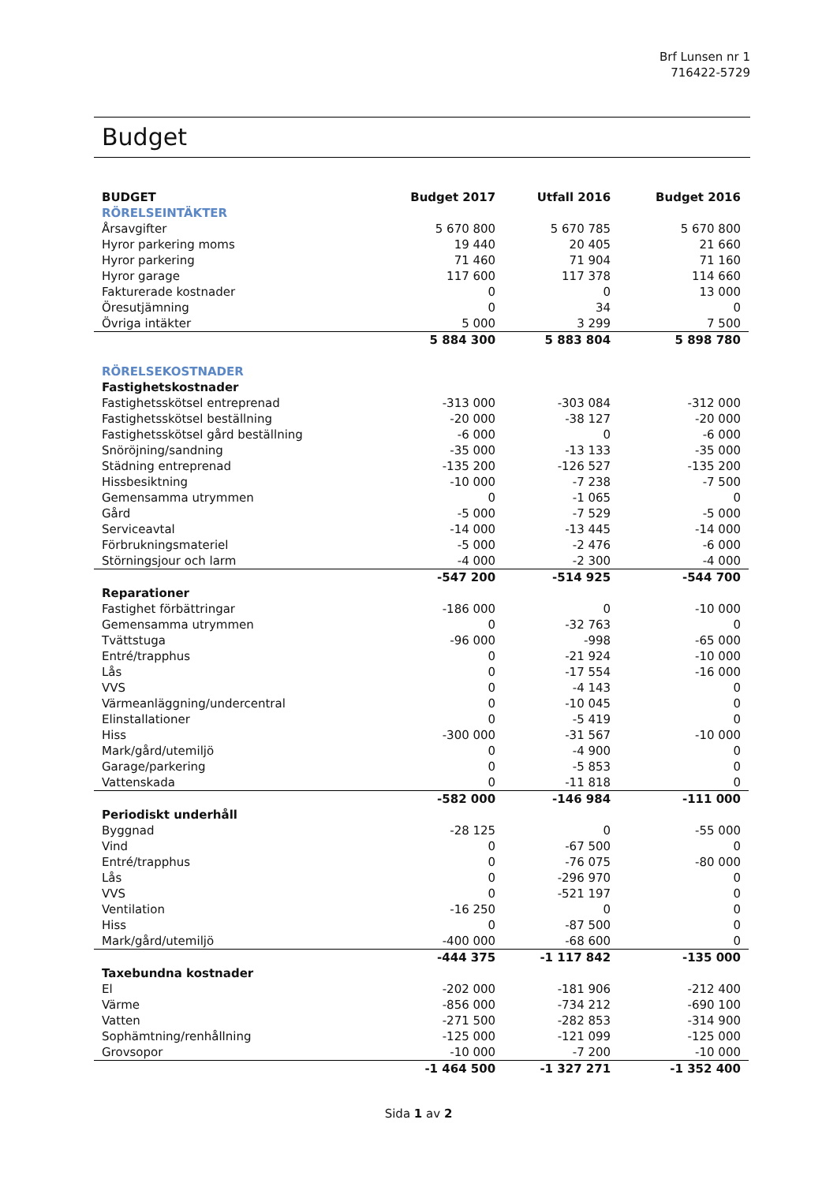Brf Lunsen nr 1
716422-5729
Budget
| BUDGET | Budget 2017 | Utfall 2016 | Budget 2016 |
| --- | --- | --- | --- |
| RÖRELSEINTÄKTER | | | |
| Årsavgifter | 5 670 800 | 5 670 785 | 5 670 800 |
| Hyror parkering moms | 19 440 | 20 405 | 21 660 |
| Hyror parkering | 71 460 | 71 904 | 71 160 |
| Hyror garage | 117 600 | 117 378 | 114 660 |
| Fakturerade kostnader | 0 | 0 | 13 000 |
| Öresutjämning | 0 | 34 | 0 |
| Övriga intäkter | 5 000 | 3 299 | 7 500 |
| | 5 884 300 | 5 883 804 | 5 898 780 |
| RÖRELSEKOSTNADER | | | |
| Fastighetskostnader | | | |
| Fastighetsskötsel entreprenad | -313 000 | -303 084 | -312 000 |
| Fastighetsskötsel beställning | -20 000 | -38 127 | -20 000 |
| Fastighetsskötsel gård beställning | -6 000 | 0 | -6 000 |
| Snöröjning/sandning | -35 000 | -13 133 | -35 000 |
| Städning entreprenad | -135 200 | -126 527 | -135 200 |
| Hissbesiktning | -10 000 | -7 238 | -7 500 |
| Gemensamma utrymmen | 0 | -1 065 | 0 |
| Gård | -5 000 | -7 529 | -5 000 |
| Serviceavtal | -14 000 | -13 445 | -14 000 |
| Förbrukningsmateriel | -5 000 | -2 476 | -6 000 |
| Störningsjour och larm | -4 000 | -2 300 | -4 000 |
| | -547 200 | -514 925 | -544 700 |
| Reparationer | | | |
| Fastighet förbättringar | -186 000 | 0 | -10 000 |
| Gemensamma utrymmen | 0 | -32 763 | 0 |
| Tvättstuga | -96 000 | -998 | -65 000 |
| Entré/trapphus | 0 | -21 924 | -10 000 |
| Lås | 0 | -17 554 | -16 000 |
| VVS | 0 | -4 143 | 0 |
| Värmeanläggning/undercentral | 0 | -10 045 | 0 |
| Elinstallationer | 0 | -5 419 | 0 |
| Hiss | -300 000 | -31 567 | -10 000 |
| Mark/gård/utemiljö | 0 | -4 900 | 0 |
| Garage/parkering | 0 | -5 853 | 0 |
| Vattenskada | 0 | -11 818 | 0 |
| | -582 000 | -146 984 | -111 000 |
| Periodiskt underhåll | | | |
| Byggnad | -28 125 | 0 | -55 000 |
| Vind | 0 | -67 500 | 0 |
| Entré/trapphus | 0 | -76 075 | -80 000 |
| Lås | 0 | -296 970 | 0 |
| VVS | 0 | -521 197 | 0 |
| Ventilation | -16 250 | 0 | 0 |
| Hiss | 0 | -87 500 | 0 |
| Mark/gård/utemiljö | -400 000 | -68 600 | 0 |
| | -444 375 | -1 117 842 | -135 000 |
| Taxebundna kostnader | | | |
| El | -202 000 | -181 906 | -212 400 |
| Värme | -856 000 | -734 212 | -690 100 |
| Vatten | -271 500 | -282 853 | -314 900 |
| Sophämtning/renhållning | -125 000 | -121 099 | -125 000 |
| Grovsopor | -10 000 | -7 200 | -10 000 |
| | -1 464 500 | -1 327 271 | -1 352 400 |
Sida 1 av 2